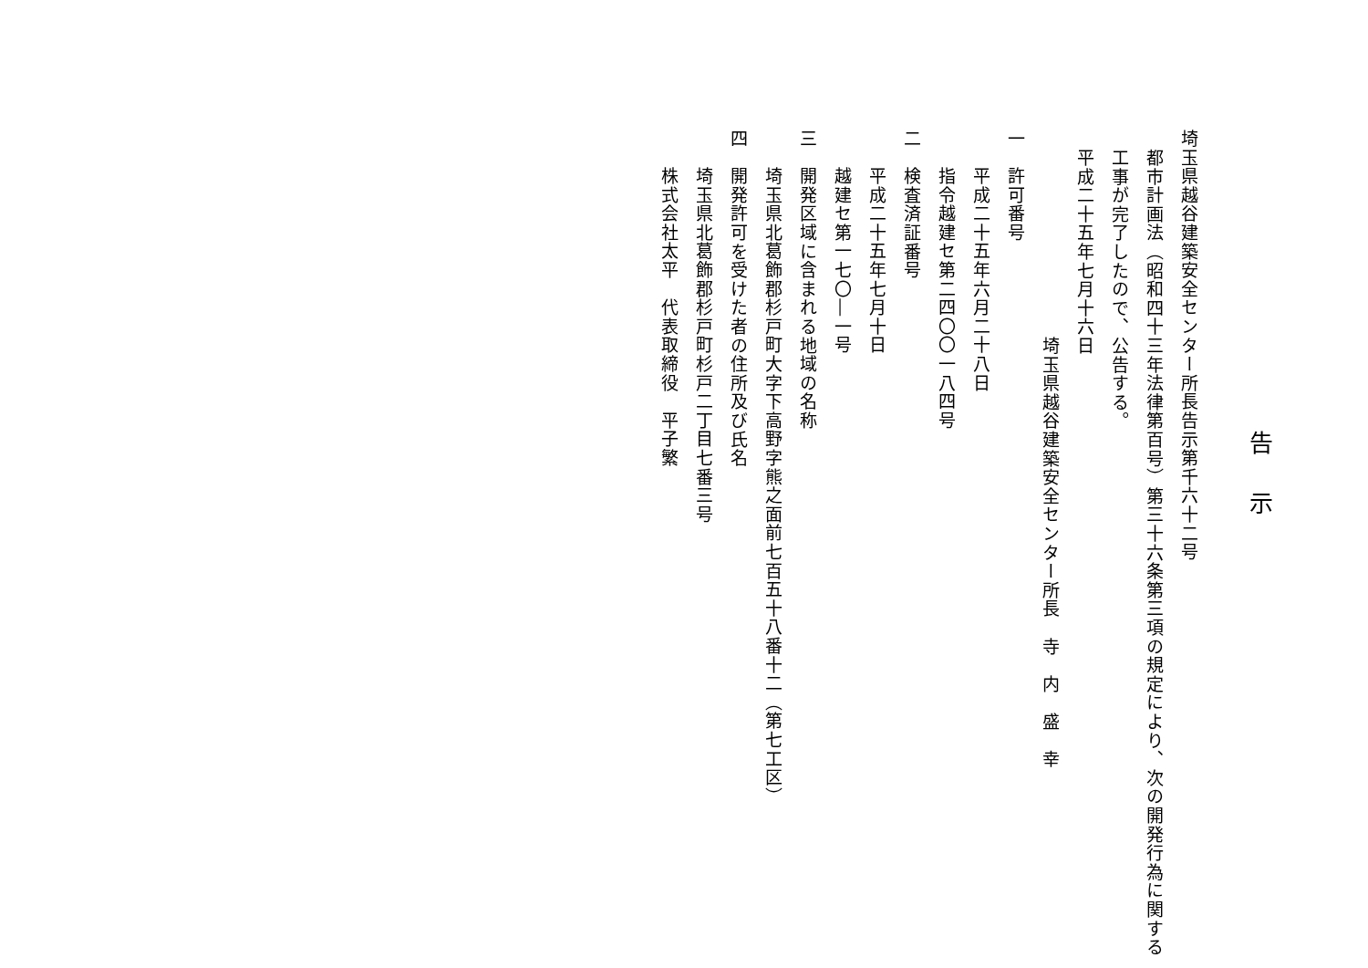告示
埼玉県越谷建築安全センター所長告示第千六十二号
都市計画法（昭和四十三年法律第百号）第三十六条第三項の規定により、次の開発行為に関する工事が完了したので、公告する。
平成二十五年七月十六日
埼玉県越谷建築安全センター所長　寺　内　盛　幸
一　許可番号
平成二十五年六月二十八日
指令越建セ第二四〇〇一八四号
二　検査済証番号
平成二十五年七月十日
越建セ第一七〇―一号
三　開発区域に含まれる地域の名称
埼玉県北葛飾郡杉戸町大字下高野字熊之面前七百五十八番十二（第七工区）
四　開発許可を受けた者の住所及び氏名
埼玉県北葛飾郡杉戸町杉戸二丁目七番三号
株式会社太平　代表取締役　平子繁